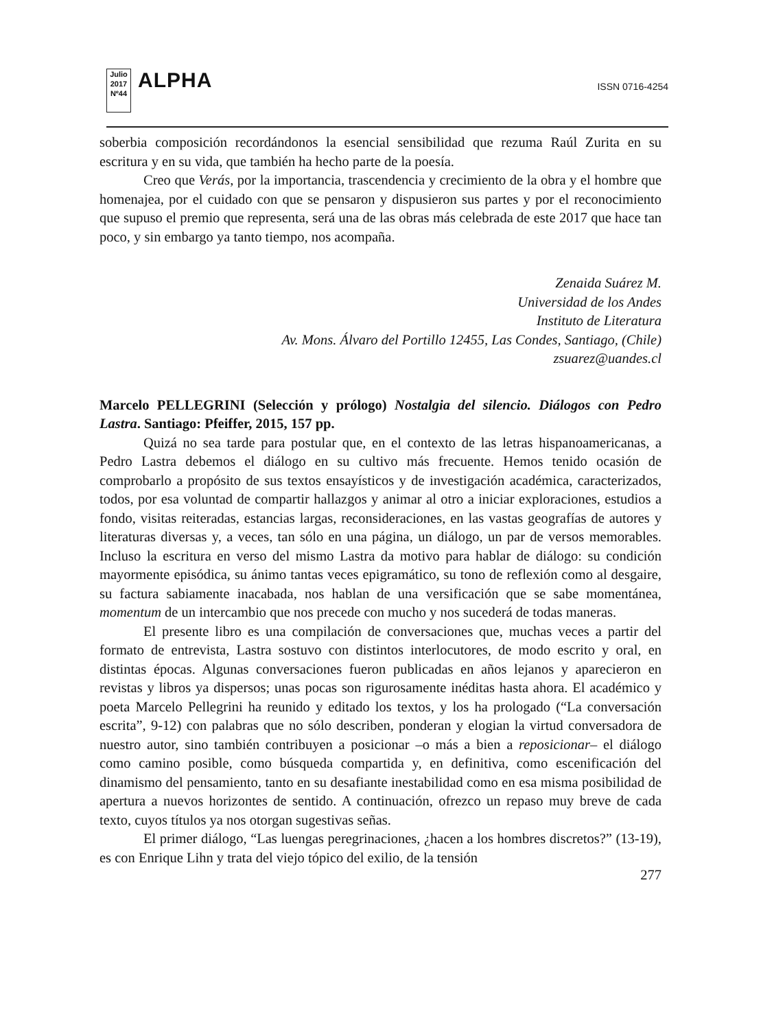Julio 2017
Nº44
ALPHA
ISSN 0716-4254
soberbia composición recordándonos la esencial sensibilidad que rezuma Raúl Zurita en su escritura y en su vida, que también ha hecho parte de la poesía.
Creo que Verás, por la importancia, trascendencia y crecimiento de la obra y el hombre que homenajea, por el cuidado con que se pensaron y dispusieron sus partes y por el reconocimiento que supuso el premio que representa, será una de las obras más celebrada de este 2017 que hace tan poco, y sin embargo ya tanto tiempo, nos acompaña.
Zenaida Suárez M.
Universidad de los Andes
Instituto de Literatura
Av. Mons. Álvaro del Portillo 12455, Las Condes, Santiago, (Chile)
zsuarez@uandes.cl
Marcelo PELLEGRINI (Selección y prólogo) Nostalgia del silencio. Diálogos con Pedro Lastra. Santiago: Pfeiffer, 2015, 157 pp.
Quizá no sea tarde para postular que, en el contexto de las letras hispanoamericanas, a Pedro Lastra debemos el diálogo en su cultivo más frecuente. Hemos tenido ocasión de comprobarlo a propósito de sus textos ensayísticos y de investigación académica, caracterizados, todos, por esa voluntad de compartir hallazgos y animar al otro a iniciar exploraciones, estudios a fondo, visitas reiteradas, estancias largas, reconsideraciones, en las vastas geografías de autores y literaturas diversas y, a veces, tan sólo en una página, un diálogo, un par de versos memorables. Incluso la escritura en verso del mismo Lastra da motivo para hablar de diálogo: su condición mayormente episódica, su ánimo tantas veces epigramático, su tono de reflexión como al desgaire, su factura sabiamente inacabada, nos hablan de una versificación que se sabe momentánea, momentum de un intercambio que nos precede con mucho y nos sucederá de todas maneras.
El presente libro es una compilación de conversaciones que, muchas veces a partir del formato de entrevista, Lastra sostuvo con distintos interlocutores, de modo escrito y oral, en distintas épocas. Algunas conversaciones fueron publicadas en años lejanos y aparecieron en revistas y libros ya dispersos; unas pocas son rigurosamente inéditas hasta ahora. El académico y poeta Marcelo Pellegrini ha reunido y editado los textos, y los ha prologado (“La conversación escrita”, 9-12) con palabras que no sólo describen, ponderan y elogian la virtud conversadora de nuestro autor, sino también contribuyen a posicionar –o más a bien a reposicionar– el diálogo como camino posible, como búsqueda compartida y, en definitiva, como escenificación del dinamismo del pensamiento, tanto en su desafiante inestabilidad como en esa misma posibilidad de apertura a nuevos horizontes de sentido. A continuación, ofrezco un repaso muy breve de cada texto, cuyos títulos ya nos otorgan sugestivas señas.
El primer diálogo, “Las luengas peregrinaciones, ¿hacen a los hombres discretos?” (13-19), es con Enrique Lihn y trata del viejo tópico del exilio, de la tensión
277